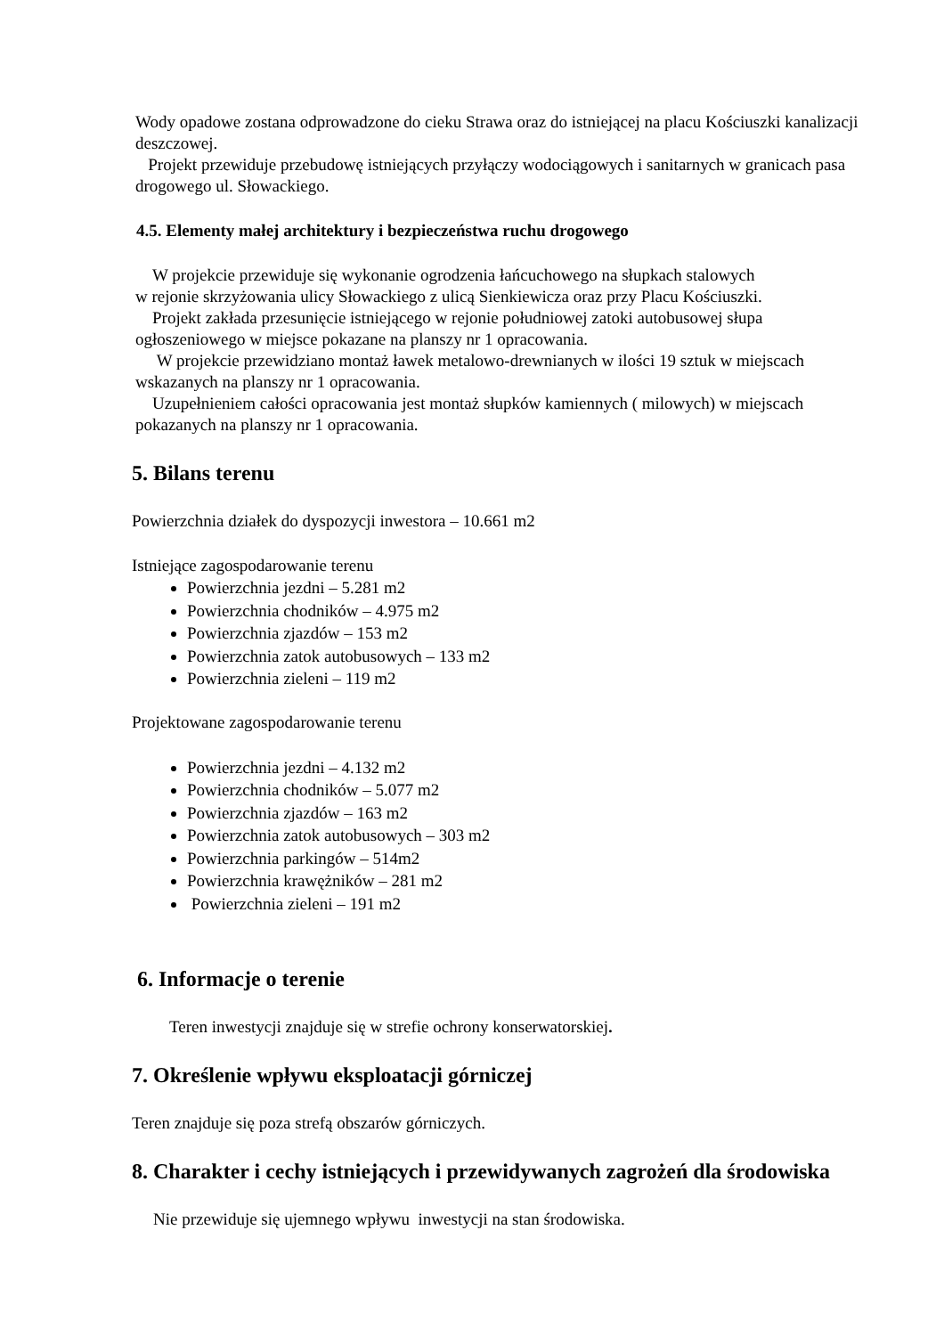Wody opadowe zostana odprowadzone do cieku Strawa oraz do istniejącej na placu Kościuszki kanalizacji deszczowej.
Projekt przewiduje przebudowę istniejących przyłączy wodociągowych i sanitarnych w granicach pasa drogowego ul. Słowackiego.
4.5. Elementy małej architektury i bezpieczeństwa ruchu drogowego
W projekcie przewiduje się wykonanie ogrodzenia łańcuchowego na słupkach stalowych
w rejonie skrzyżowania ulicy Słowackiego z ulicą Sienkiewicza oraz przy Placu Kościuszki.
Projekt zakłada przesunięcie istniejącego w rejonie południowej zatoki autobusowej słupa ogłoszeniowego w miejsce pokazane na planszy nr 1 opracowania.
W projekcie przewidziano montaż ławek metalowo-drewnianych w ilości 19 sztuk w miejscach wskazanych na planszy nr 1 opracowania.
Uzupełnieniem całości opracowania jest montaż słupków kamiennych ( milowych) w miejscach pokazanych na planszy nr 1 opracowania.
5. Bilans terenu
Powierzchnia działek do dyspozycji inwestora – 10.661 m2
Istniejące zagospodarowanie terenu
Powierzchnia jezdni – 5.281 m2
Powierzchnia chodników – 4.975 m2
Powierzchnia zjazdów – 153 m2
Powierzchnia zatok autobusowych – 133 m2
Powierzchnia zieleni – 119 m2
Projektowane zagospodarowanie terenu
Powierzchnia jezdni – 4.132 m2
Powierzchnia chodników – 5.077 m2
Powierzchnia zjazdów – 163 m2
Powierzchnia zatok autobusowych – 303 m2
Powierzchnia parkingów – 514m2
Powierzchnia krawężników – 281 m2
Powierzchnia zieleni – 191 m2
6. Informacje o terenie
Teren inwestycji znajduje się w strefie ochrony konserwatorskiej.
7. Określenie wpływu eksploatacji górniczej
Teren znajduje się poza strefą obszarów górniczych.
8. Charakter i cechy istniejących i przewidywanych zagrożeń dla środowiska
Nie przewiduje się ujemnego wpływu inwestycji na stan środowiska.